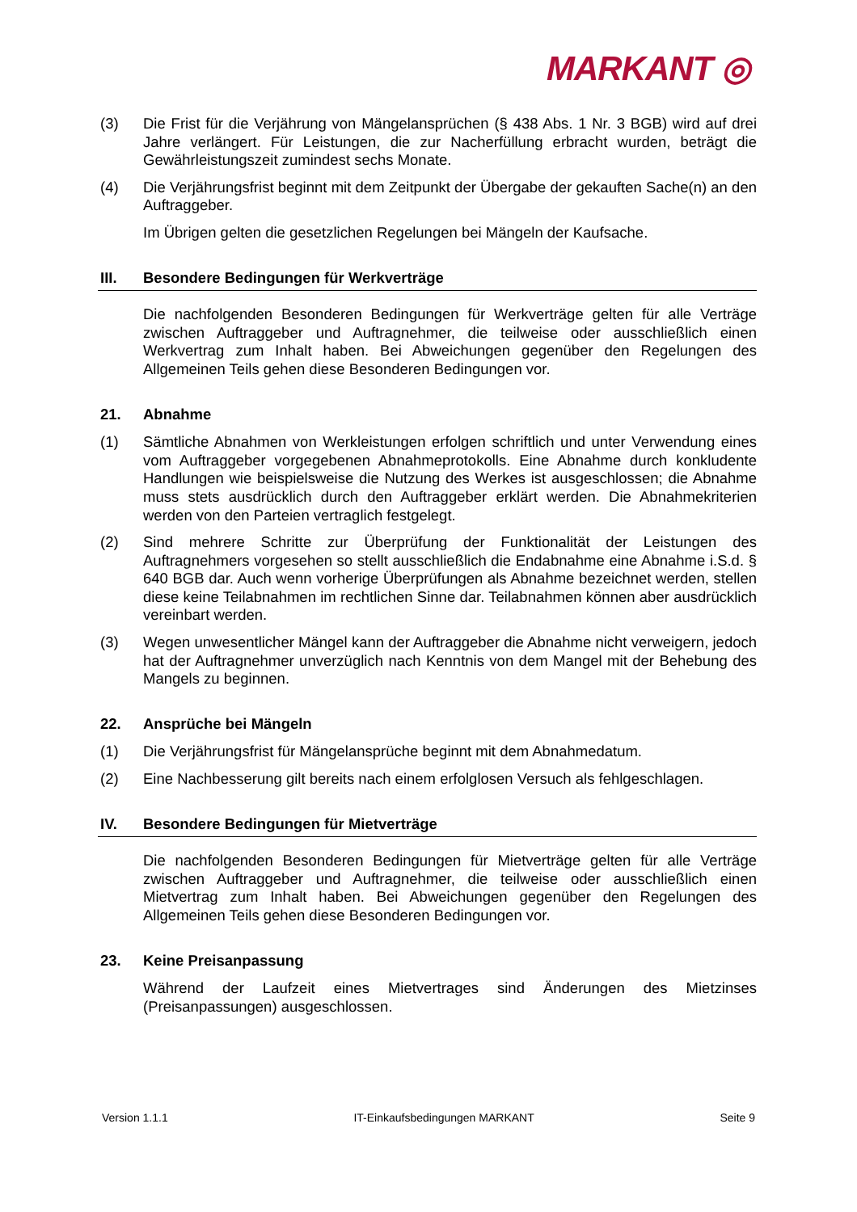MARKANT ◎
(3) Die Frist für die Verjährung von Mängelansprüchen (§ 438 Abs. 1 Nr. 3 BGB) wird auf drei Jahre verlängert. Für Leistungen, die zur Nacherfüllung erbracht wurden, beträgt die Gewährleistungszeit zumindest sechs Monate.
(4) Die Verjährungsfrist beginnt mit dem Zeitpunkt der Übergabe der gekauften Sache(n) an den Auftraggeber.
Im Übrigen gelten die gesetzlichen Regelungen bei Mängeln der Kaufsache.
III. Besondere Bedingungen für Werkverträge
Die nachfolgenden Besonderen Bedingungen für Werkverträge gelten für alle Verträge zwischen Auftraggeber und Auftragnehmer, die teilweise oder ausschließlich einen Werkvertrag zum Inhalt haben. Bei Abweichungen gegenüber den Regelungen des Allgemeinen Teils gehen diese Besonderen Bedingungen vor.
21. Abnahme
(1) Sämtliche Abnahmen von Werkleistungen erfolgen schriftlich und unter Verwendung eines vom Auftraggeber vorgegebenen Abnahmeprotokolls. Eine Abnahme durch konkludente Handlungen wie beispielsweise die Nutzung des Werkes ist ausgeschlossen; die Abnahme muss stets ausdrücklich durch den Auftraggeber erklärt werden. Die Abnahmekriterien werden von den Parteien vertraglich festgelegt.
(2) Sind mehrere Schritte zur Überprüfung der Funktionalität der Leistungen des Auftragnehmers vorgesehen so stellt ausschließlich die Endabnahme eine Abnahme i.S.d. § 640 BGB dar. Auch wenn vorherige Überprüfungen als Abnahme bezeichnet werden, stellen diese keine Teilabnahmen im rechtlichen Sinne dar. Teilabnahmen können aber ausdrücklich vereinbart werden.
(3) Wegen unwesentlicher Mängel kann der Auftraggeber die Abnahme nicht verweigern, jedoch hat der Auftragnehmer unverzüglich nach Kenntnis von dem Mangel mit der Behebung des Mangels zu beginnen.
22. Ansprüche bei Mängeln
(1) Die Verjährungsfrist für Mängelansprüche beginnt mit dem Abnahmedatum.
(2) Eine Nachbesserung gilt bereits nach einem erfolglosen Versuch als fehlgeschlagen.
IV. Besondere Bedingungen für Mietverträge
Die nachfolgenden Besonderen Bedingungen für Mietverträge gelten für alle Verträge zwischen Auftraggeber und Auftragnehmer, die teilweise oder ausschließlich einen Mietvertrag zum Inhalt haben. Bei Abweichungen gegenüber den Regelungen des Allgemeinen Teils gehen diese Besonderen Bedingungen vor.
23. Keine Preisanpassung
Während der Laufzeit eines Mietvertrages sind Änderungen des Mietzinses (Preisanpassungen) ausgeschlossen.
Version 1.1.1 IT-Einkaufsbedingungen MARKANT Seite 9